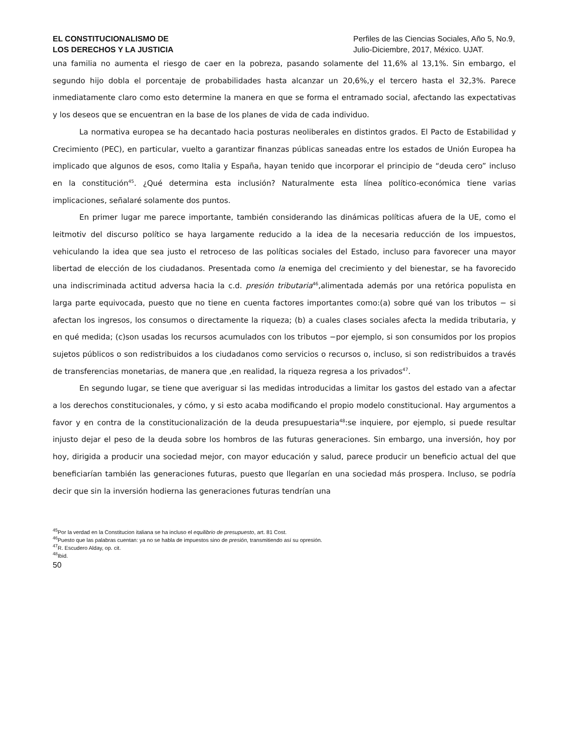EL CONSTITUCIONALISMO DE
LOS DERECHOS Y LA JUSTICIA
Perfiles de las Ciencias Sociales, Año 5, No.9, Julio-Diciembre, 2017, México. UJAT.
una familia no aumenta el riesgo de caer en la pobreza, pasando solamente del 11,6% al 13,1%. Sin embargo, el segundo hijo dobla el porcentaje de probabilidades hasta alcanzar un 20,6%,y el tercero hasta el 32,3%. Parece inmediatamente claro como esto determine la manera en que se forma el entramado social, afectando las expectativas y los deseos que se encuentran en la base de los planes de vida de cada individuo.
La normativa europea se ha decantado hacia posturas neoliberales en distintos grados. El Pacto de Estabilidad y Crecimiento (PEC), en particular, vuelto a garantizar finanzas públicas saneadas entre los estados de Unión Europea ha implicado que algunos de esos, como Italia y España, hayan tenido que incorporar el principio de “deuda cero” incluso en la constitución<sup>45</sup>. ¿Qué determina esta inclusión? Naturalmente esta línea político-económica tiene varias implicaciones, señalaré solamente dos puntos.
En primer lugar me parece importante, también considerando las dinámicas políticas afuera de la UE, como el leitmotiv del discurso político se haya largamente reducido a la idea de la necesaria reducción de los impuestos, vehiculando la idea que sea justo el retroceso de las políticas sociales del Estado, incluso para favorecer una mayor libertad de elección de los ciudadanos. Presentada como la enemiga del crecimiento y del bienestar, se ha favorecido una indiscriminada actitud adversa hacia la c.d. presión tributaria<sup>46</sup>,alimentada además por una retórica populista en larga parte equivocada, puesto que no tiene en cuenta factores importantes como:(a) sobre qué van los tributos − si afectan los ingresos, los consumos o directamente la riqueza; (b) a cuales clases sociales afecta la medida tributaria, y en qué medida; (c)son usadas los recursos acumulados con los tributos −por ejemplo, si son consumidos por los propios sujetos públicos o son redistribuidos a los ciudadanos como servicios o recursos o, incluso, si son redistribuidos a través de transferencias monetarias, de manera que ,en realidad, la riqueza regresa a los privados<sup>47</sup>.
En segundo lugar, se tiene que averiguar si las medidas introducidas a limitar los gastos del estado van a afectar a los derechos constitucionales, y cómo, y si esto acaba modificando el propio modelo constitucional. Hay argumentos a favor y en contra de la constitucionalización de la deuda presupuestaria<sup>48</sup>:se inquiere, por ejemplo, si puede resultar injusto dejar el peso de la deuda sobre los hombros de las futuras generaciones. Sin embargo, una inversión, hoy por hoy, dirigida a producir una sociedad mejor, con mayor educación y salud, parece producir un beneficio actual del que beneficiarían también las generaciones futuras, puesto que llegarían en una sociedad más prospera. Incluso, se podría decir que sin la inversión hodierna las generaciones futuras tendrían una
<sup>45</sup> Por la verdad en la Constitucion italiana se ha incluso el equilibrio de presupuesto, art. 81 Cost.
<sup>46</sup> Puesto que las palabras cuentan: ya no se habla de impuestos sino de presión, transmitiendo así su opresión.
<sup>47</sup> R. Escudero Alday, op. cit.
<sup>48</sup> Ibid.
50